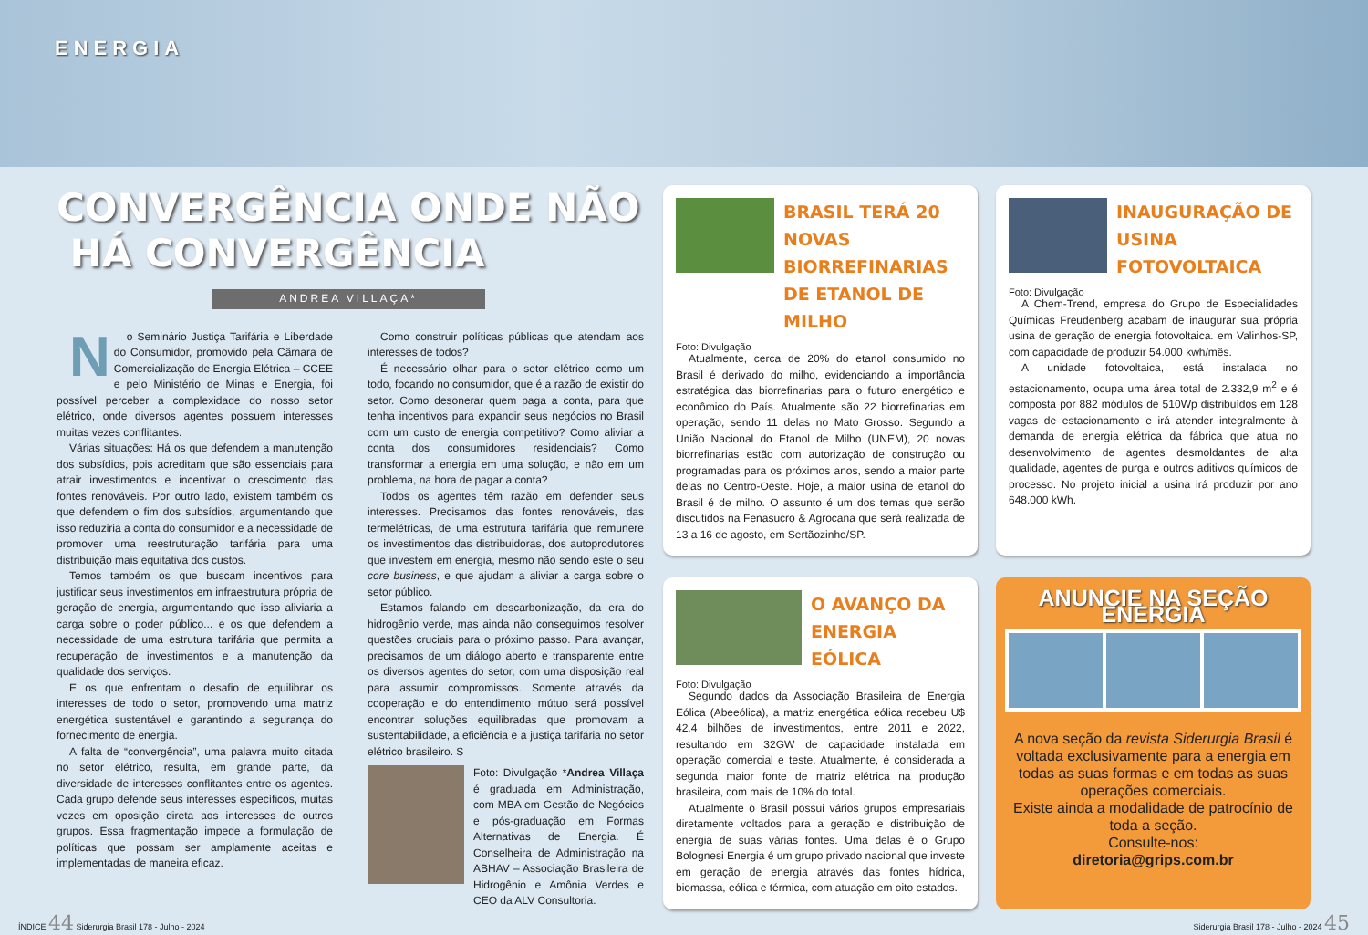ENERGIA
CONVERGÊNCIA ONDE NÃO
HÁ CONVERGÊNCIA
ANDREA VILLAÇA*
No Seminário Justiça Tarifária e Liberdade do Consumidor, promovido pela Câmara de Comercialização de Energia Elétrica – CCEE e pelo Ministério de Minas e Energia, foi possível perceber a complexidade do nosso setor elétrico, onde diversos agentes possuem interesses muitas vezes conflitantes.
Várias situações: Há os que defendem a manutenção dos subsídios, pois acreditam que são essenciais para atrair investimentos e incentivar o crescimento das fontes renováveis. Por outro lado, existem também os que defendem o fim dos subsídios, argumentando que isso reduziria a conta do consumidor e a necessidade de promover uma reestruturação tarifária para uma distribuição mais equitativa dos custos.
Temos também os que buscam incentivos para justificar seus investimentos em infraestrutura própria de geração de energia, argumentando que isso aliviaria a carga sobre o poder público... e os que defendem a necessidade de uma estrutura tarifária que permita a recuperação de investimentos e a manutenção da qualidade dos serviços.
E os que enfrentam o desafio de equilibrar os interesses de todo o setor, promovendo uma matriz energética sustentável e garantindo a segurança do fornecimento de energia.
A falta de “convergência”, uma palavra muito citada no setor elétrico, resulta, em grande parte, da diversidade de interesses conflitantes entre os agentes. Cada grupo defende seus interesses específicos, muitas vezes em oposição direta aos interesses de outros grupos. Essa fragmentação impede a formulação de políticas que possam ser amplamente aceitas e implementadas de maneira eficaz.
Como construir políticas públicas que atendam aos interesses de todos?
É necessário olhar para o setor elétrico como um todo, focando no consumidor, que é a razão de existir do setor. Como desonerar quem paga a conta, para que tenha incentivos para expandir seus negócios no Brasil com um custo de energia competitivo? Como aliviar a conta dos consumidores residenciais? Como transformar a energia em uma solução, e não em um problema, na hora de pagar a conta?
Todos os agentes têm razão em defender seus interesses. Precisamos das fontes renováveis, das termelétricas, de uma estrutura tarifária que remunere os investimentos das distribuidoras, dos autoprodutores que investem em energia, mesmo não sendo este o seu core business, e que ajudam a aliviar a carga sobre o setor público.
Estamos falando em descarbonização, da era do hidrogênio verde, mas ainda não conseguimos resolver questões cruciais para o próximo passo. Para avançar, precisamos de um diálogo aberto e transparente entre os diversos agentes do setor, com uma disposição real para assumir compromissos. Somente através da cooperação e do entendimento mútuo será possível encontrar soluções equilibradas que promovam a sustentabilidade, a eficiência e a justiça tarifária no setor elétrico brasileiro. S
Foto: Divulgação *Andrea Villaça é graduada em Administração, com MBA em Gestão de Negócios e pós-graduação em Formas Alternativas de Energia. É Conselheira de Administração na ABHAV – Associação Brasileira de Hidrogênio e Amônia Verdes e CEO da ALV Consultoria.
BRASIL TERÁ 20 NOVAS BIORREFINARIAS DE ETANOL DE MILHO
Foto: Divulgação
Atualmente, cerca de 20% do etanol consumido no Brasil é derivado do milho, evidenciando a importância estratégica das biorrefinarias para o futuro energético e econômico do País. Atualmente são 22 biorrefinarias em operação, sendo 11 delas no Mato Grosso. Segundo a União Nacional do Etanol de Milho (UNEM), 20 novas biorrefinarias estão com autorização de construção ou programadas para os próximos anos, sendo a maior parte delas no Centro-Oeste. Hoje, a maior usina de etanol do Brasil é de milho. O assunto é um dos temas que serão discutidos na Fenasucro & Agrocana que será realizada de 13 a 16 de agosto, em Sertãozinho/SP.
INAUGURAÇÃO DE USINA FOTOVOLTAICA
Foto: Divulgação
A Chem-Trend, empresa do Grupo de Especialidades Químicas Freudenberg acabam de inaugurar sua própria usina de geração de energia fotovoltaica. em Valinhos-SP, com capacidade de produzir 54.000 kwh/mês.
A unidade fotovoltaica, está instalada no estacionamento, ocupa uma área total de 2.332,9 m<sup>2</sup> e é composta por 882 módulos de 510Wp distribuídos em 128 vagas de estacionamento e irá atender integralmente à demanda de energia elétrica da fábrica que atua no desenvolvimento de agentes desmoldantes de alta qualidade, agentes de purga e outros aditivos químicos de processo. No projeto inicial a usina irá produzir por ano 648.000 kWh.
O AVANÇO DA ENERGIA EÓLICA
Foto: Divulgação
Segundo dados da Associação Brasileira de Energia Eólica (Abeeólica), a matriz energética eólica recebeu U$ 42,4 bilhões de investimentos, entre 2011 e 2022, resultando em 32GW de capacidade instalada em operação comercial e teste. Atualmente, é considerada a segunda maior fonte de matriz elétrica na produção brasileira, com mais de 10% do total.
Atualmente o Brasil possui vários grupos empresariais diretamente voltados para a geração e distribuição de energia de suas várias fontes. Uma delas é o Grupo Bolognesi Energia é um grupo privado nacional que investe em geração de energia através das fontes hídrica, biomassa, eólica e térmica, com atuação em oito estados.
ANUNCIE NA SEÇÃO ENERGIA
A nova seção da revista Siderurgia Brasil é voltada exclusivamente para a energia em todas as suas formas e em todas as suas operações comerciais.
Existe ainda a modalidade de patrocínio de toda a seção.
Consulte-nos:
diretoria@grips.com.br
ÍNDICE 44 Siderurgia Brasil 178 - Julho - 2024 Siderurgia Brasil 178 - Julho - 2024 45